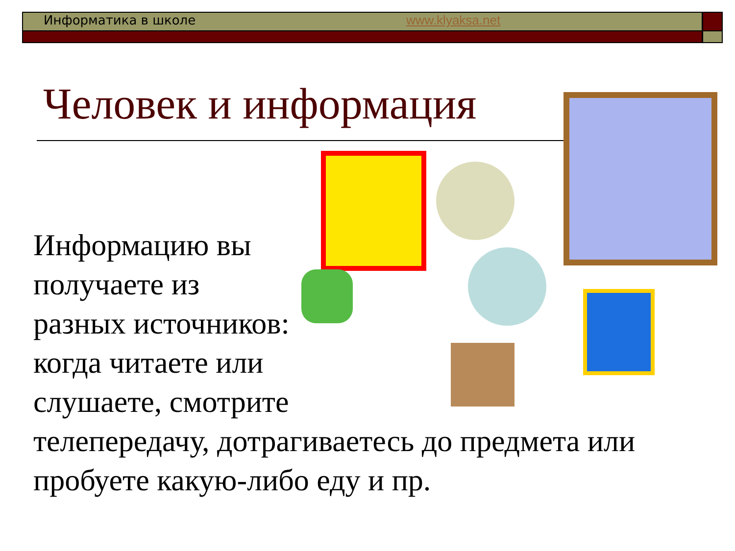Информатика в школе www.klyaksa.net
Человек и информация
Информацию вы
получаете из
разных источников:
когда читаете или
слушаете, смотрите
телепередачу, дотрагиваетесь до предмета или пробуете какую-либо еду и пр.